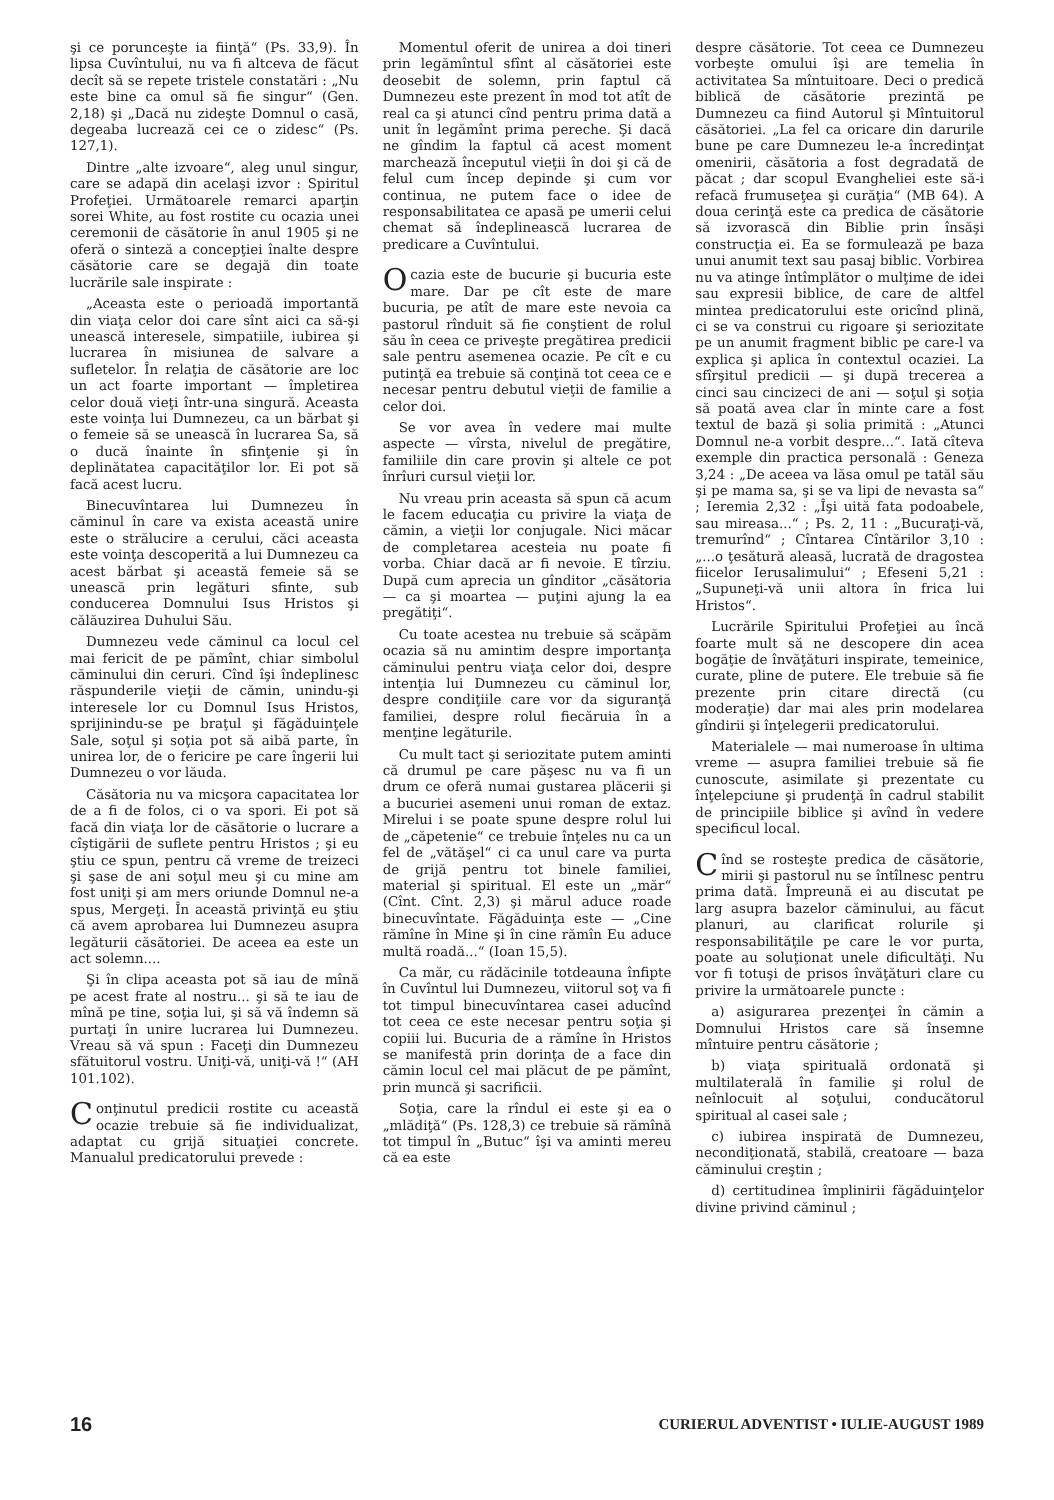şi ce porunceşte ia fiinţă“ (Ps. 33,9). În lipsa Cuvîntului, nu va fi altceva de făcut decît să se repete tristele constatări : „Nu este bine ca omul să fie singur“ (Gen. 2,18) şi „Dacă nu zideşte Domnul o casă, degeaba lucrează cei ce o zidesc“ (Ps. 127,1).
Dintre „alte izvoare“, aleg unul singur, care se adapă din acelaşi izvor : Spiritul Profeţiei. Următoarele remarci aparţin sorei White, au fost rostite cu ocazia unei ceremonii de căsătorie în anul 1905 şi ne oferă o sinteză a concepţiei înalte despre căsătorie care se degajă din toate lucrările sale inspirate :
„Aceasta este o perioadă importantă din viaţa celor doi care sînt aici ca să-şi unească interesele, simpatiile, iubirea şi lucrarea în misiunea de salvare a sufletelor. În relaţia de căsătorie are loc un act foarte important — împletirea celor două vieţi într-una singură. Aceasta este voinţa lui Dumnezeu, ca un bărbat şi o femeie să se unească în lucrarea Sa, să o ducă înainte în sfinţenie şi în deplinătatea capacităţilor lor. Ei pot să facă acest lucru.
Binecuvîntarea lui Dumnezeu în căminul în care va exista această unire este o strălucire a cerului, căci aceasta este voinţa descoperită a lui Dumnezeu ca acest bărbat şi această femeie să se unească prin legături sfinte, sub conducerea Domnului Isus Hristos şi călăuzirea Duhului Său.
Dumnezeu vede căminul ca locul cel mai fericit de pe pămînt, chiar simbolul căminului din ceruri. Cînd îşi îndeplinesc răspunderile vieţii de cămin, unindu-şi interesele lor cu Domnul Isus Hristos, sprijinindu-se pe braţul şi făgăduinţele Sale, soţul şi soţia pot să aibă parte, în unirea lor, de o fericire pe care îngerii lui Dumnezeu o vor lăuda.
Căsătoria nu va micşora capacitatea lor de a fi de folos, ci o va spori. Ei pot să facă din viaţa lor de căsătorie o lucrare a cîştigării de suflete pentru Hristos ; şi eu ştiu ce spun, pentru că vreme de treizeci şi şase de ani soţul meu şi cu mine am fost uniţi şi am mers oriunde Domnul ne-a spus, Mergeţi. În această privinţă eu ştiu că avem aprobarea lui Dumnezeu asupra legăturii căsătoriei. De aceea ea este un act solemn....
Şi în clipa aceasta pot să iau de mînă pe acest frate al nostru... şi să te iau de mînă pe tine, soţia lui, şi să vă îndemn să purtaţi în unire lucrarea lui Dumnezeu. Vreau să vă spun : Faceţi din Dumnezeu sfătuitorul vostru. Uniţi-vă, uniţi-vă !“ (AH 101.102).
Conţinutul predicii rostite cu această ocazie trebuie să fie individualizat, adaptat cu grijă situaţiei concrete. Manualul predicatorului prevede :
Momentul oferit de unirea a doi tineri prin legămîntul sfînt al căsătoriei este deosebit de solemn, prin faptul că Dumnezeu este prezent în mod tot atît de real ca şi atunci cînd pentru prima dată a unit în legămînt prima pereche. Şi dacă ne gîndim la faptul că acest moment marchează începutul vieţii în doi şi că de felul cum încep depinde şi cum vor continua, ne putem face o idee de responsabilitatea ce apasă pe umerii celui chemat să îndeplinească lucrarea de predicare a Cuvîntului.
Ocazia este de bucurie şi bucuria este mare. Dar pe cît este de mare bucuria, pe atît de mare este nevoia ca pastorul rînduit să fie conştient de rolul său în ceea ce priveşte pregătirea predicii sale pentru asemenea ocazie. Pe cît e cu putinţă ea trebuie să conţină tot ceea ce e necesar pentru debutul vieţii de familie a celor doi.
Se vor avea în vedere mai multe aspecte — vîrsta, nivelul de pregătire, familiile din care provin şi altele ce pot înrîuri cursul vieţii lor.
Nu vreau prin aceasta să spun că acum le facem educaţia cu privire la viaţa de cămin, a vieţii lor conjugale. Nici măcar de completarea acesteia nu poate fi vorba. Chiar dacă ar fi nevoie. E tîrziu. După cum aprecia un gînditor „căsătoria — ca şi moartea — puţini ajung la ea pregătiţi“.
Cu toate acestea nu trebuie să scăpăm ocazia să nu amintim despre importanţa căminului pentru viaţa celor doi, despre intenţia lui Dumnezeu cu căminul lor, despre condiţiile care vor da siguranţă familiei, despre rolul fiecăruia în a menţine legăturile.
Cu mult tact şi seriozitate putem aminti că drumul pe care păşesc nu va fi un drum ce oferă numai gustarea plăcerii şi a bucuriei asemeni unui roman de extaz. Mirelui i se poate spune despre rolul lui de „căpetenie“ ce trebuie înţeles nu ca un fel de „vătăşel“ ci ca unul care va purta de grijă pentru tot binele familiei, material şi spiritual. El este un „măr“ (Cînt. Cînt. 2,3) şi mărul aduce roade binecuvîntate. Făgăduinţa este — „Cine rămîne în Mine şi în cine rămîn Eu aduce multă roadă...“ (Ioan 15,5).
Ca măr, cu rădăcinile totdeauna înfipte în Cuvîntul lui Dumnezeu, viitorul soţ va fi tot timpul binecuvîntarea casei aducînd tot ceea ce este necesar pentru soţia şi copiii lui. Bucuria de a rămîne în Hristos se manifestă prin dorinţa de a face din cămin locul cel mai plăcut de pe pămînt, prin muncă şi sacrificii.
Soţia, care la rîndul ei este şi ea o „mlădiţă“ (Ps. 128,3) ce trebuie să rămînă tot timpul în „Butuc“ îşi va aminti mereu că ea este
despre căsătorie. Tot ceea ce Dumnezeu vorbeşte omului îşi are temelia în activitatea Sa mîntuitoare. Deci o predică biblică de căsătorie prezintă pe Dumnezeu ca fiind Autorul şi Mîntuitorul căsătoriei. „La fel ca oricare din darurile bune pe care Dumnezeu le-a încredinţat omenirii, căsătoria a fost degradată de păcat ; dar scopul Evangheliei este să-i refacă frumuseţea şi curăţia“ (MB 64). A doua cerinţă este ca predica de căsătorie să izvorască din Biblie prin însăşi construcţia ei. Ea se formulează pe baza unui anumit text sau pasaj biblic. Vorbirea nu va atinge întîmplător o mulţime de idei sau expresii biblice, de care de altfel mintea predicatorului este oricînd plină, ci se va construi cu rigoare şi seriozitate pe un anumit fragment biblic pe care-l va explica şi aplica în contextul ocaziei. La sfîrşitul predicii — şi după trecerea a cinci sau cincizeci de ani — soţul şi soţia să poată avea clar în minte care a fost textul de bază şi solia primită : „Atunci Domnul ne-a vorbit despre...“. Iată cîteva exemple din practica personală : Geneza 3,24 : „De aceea va lăsa omul pe tatăl său şi pe mama sa, şi se va lipi de nevasta sa“ ; Ieremia 2,32 : „Îşi uită fata podoabele, sau mireasa...“ ; Ps. 2, 11 : „Bucuraţi-vă, tremurînd“ ; Cîntarea Cîntărilor 3,10 : „...o ţesătură aleasă, lucrată de dragostea fiicelor Ierusalimului“ ; Efeseni 5,21 : „Supuneţi-vă unii altora în frica lui Hristos“.
Lucrările Spiritului Profeţiei au încă foarte mult să ne descopere din acea bogăţie de învăţături inspirate, temeinice, curate, pline de putere. Ele trebuie să fie prezente prin citare directă (cu moderaţie) dar mai ales prin modelarea gîndirii şi înţelegerii predicatorului.
Materialele — mai numeroase în ultima vreme — asupra familiei trebuie să fie cunoscute, asimilate şi prezentate cu înţelepciune şi prudenţă în cadrul stabilit de principiile biblice şi avînd în vedere specificul local.
Cînd se rosteşte predica de căsătorie, mirii şi pastorul nu se întîlnesc pentru prima dată. Împreună ei au discutat pe larg asupra bazelor căminului, au făcut planuri, au clarificat rolurile şi responsabilităţile pe care le vor purta, poate au soluţionat unele dificultăţi. Nu vor fi totuşi de prisos învăţături clare cu privire la următoarele puncte :
a) asigurarea prezenţei în cămin a Domnului Hristos care să însemne mîntuire pentru căsătorie ;
b) viaţa spirituală ordonată şi multilaterală în familie şi rolul de neînlocuit al soţului, conducătorul spiritual al casei sale ;
c) iubirea inspirată de Dumnezeu, necondiţionată, stabilă, creatoare — baza căminului creştin ;
d) certitudinea împlinirii făgăduinţelor divine privind căminul ;
16 CURIERUL ADVENTIST • IULIE-AUGUST 1989